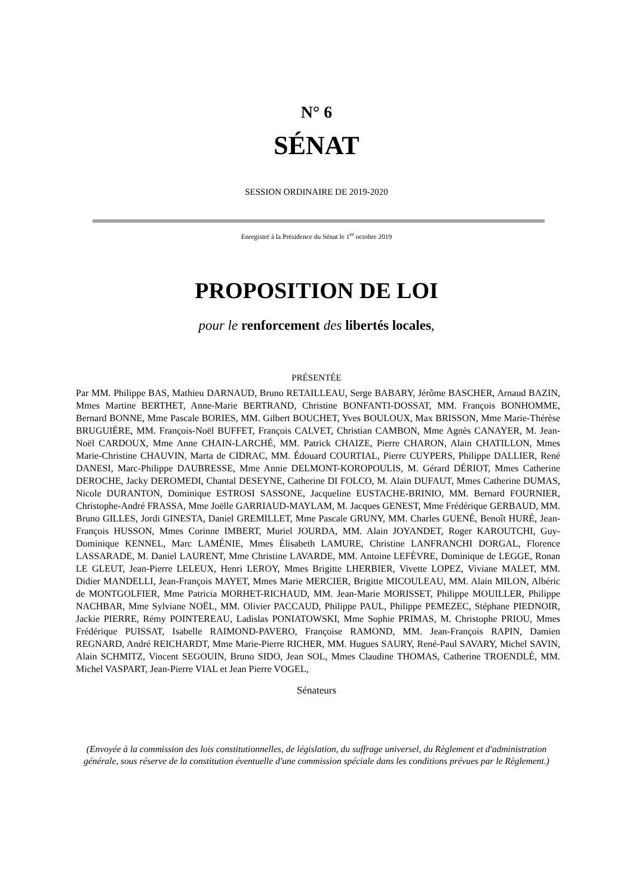N° 6
SÉNAT
SESSION ORDINAIRE DE 2019-2020
Enregistré à la Présidence du Sénat le 1<sup>er</sup> octobre 2019
PROPOSITION DE LOI
pour le renforcement des libertés locales,
PRÉSENTÉE
Par MM. Philippe BAS, Mathieu DARNAUD, Bruno RETAILLEAU, Serge BABARY, Jérôme BASCHER, Arnaud BAZIN, Mmes Martine BERTHET, Anne-Marie BERTRAND, Christine BONFANTI-DOSSAT, MM. François BONHOMME, Bernard BONNE, Mme Pascale BORIES, MM. Gilbert BOUCHET, Yves BOULOUX, Max BRISSON, Mme Marie-Thérèse BRUGUIÈRE, MM. François-Noël BUFFET, François CALVET, Christian CAMBON, Mme Agnès CANAYER, M. Jean-Noël CARDOUX, Mme Anne CHAIN-LARCHÉ, MM. Patrick CHAIZE, Pierre CHARON, Alain CHATILLON, Mmes Marie-Christine CHAUVIN, Marta de CIDRAC, MM. Édouard COURTIAL, Pierre CUYPERS, Philippe DALLIER, René DANESI, Marc-Philippe DAUBRESSE, Mme Annie DELMONT-KOROPOULIS, M. Gérard DÉRIOT, Mmes Catherine DEROCHE, Jacky DEROMEDI, Chantal DESEYNE, Catherine DI FOLCO, M. Alain DUFAUT, Mmes Catherine DUMAS, Nicole DURANTON, Dominique ESTROSI SASSONE, Jacqueline EUSTACHE-BRINIO, MM. Bernard FOURNIER, Christophe-André FRASSA, Mme Joëlle GARRIAUD-MAYLAM, M. Jacques GENEST, Mme Frédérique GERBAUD, MM. Bruno GILLES, Jordi GINESTA, Daniel GREMILLET, Mme Pascale GRUNY, MM. Charles GUENÉ, Benoît HURÉ, Jean-François HUSSON, Mmes Corinne IMBERT, Muriel JOURDA, MM. Alain JOYANDET, Roger KAROUTCHI, Guy-Dominique KENNEL, Marc LAMÉNIE, Mmes Élisabeth LAMURE, Christine LANFRANCHI DORGAL, Florence LASSARADE, M. Daniel LAURENT, Mme Christine LAVARDE, MM. Antoine LEFÈVRE, Dominique de LEGGE, Ronan LE GLEUT, Jean-Pierre LELEUX, Henri LEROY, Mmes Brigitte LHERBIER, Vivette LOPEZ, Viviane MALET, MM. Didier MANDELLI, Jean-François MAYET, Mmes Marie MERCIER, Brigitte MICOULEAU, MM. Alain MILON, Albéric de MONTGOLFIER, Mme Patricia MORHET-RICHAUD, MM. Jean-Marie MORISSET, Philippe MOUILLER, Philippe NACHBAR, Mme Sylviane NOËL, MM. Olivier PACCAUD, Philippe PAUL, Philippe PEMEZEC, Stéphane PIEDNOIR, Jackie PIERRE, Rémy POINTEREAU, Ladislas PONIATOWSKI, Mme Sophie PRIMAS, M. Christophe PRIOU, Mmes Frédérique PUISSAT, Isabelle RAIMOND-PAVERO, Françoise RAMOND, MM. Jean-François RAPIN, Damien REGNARD, André REICHARDT, Mme Marie-Pierre RICHER, MM. Hugues SAURY, René-Paul SAVARY, Michel SAVIN, Alain SCHMITZ, Vincent SEGOUIN, Bruno SIDO, Jean SOL, Mmes Claudine THOMAS, Catherine TROENDLÉ, MM. Michel VASPART, Jean-Pierre VIAL et Jean Pierre VOGEL,
Sénateurs
(Envoyée à la commission des lois constitutionnelles, de législation, du suffrage universel, du Règlement et d'administration générale, sous réserve de la constitution éventuelle d'une commission spéciale dans les conditions prévues par le Règlement.)